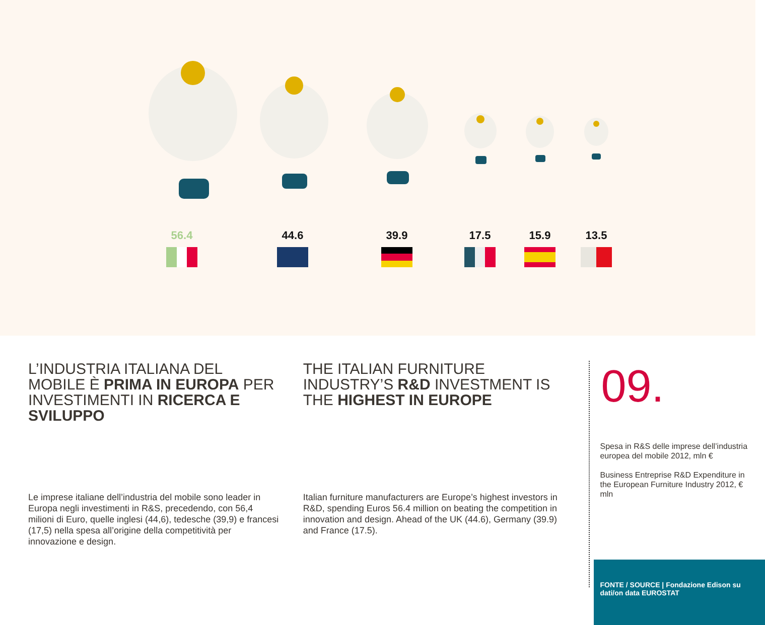56.4 44.6 39.9 17.5 15.9 13.5
L’INDUSTRIA ITALIANA DEL MOBILE È PRIMA IN EUROPA PER INVESTIMENTI IN RICERCA E SVILUPPO
Le imprese italiane dell’industria del mobile sono leader in Europa negli investimenti in R&S, precedendo, con 56,4 milioni di Euro, quelle inglesi (44,6), tedesche (39,9) e francesi (17,5) nella spesa all’origine della competitività per innovazione e design.
THE ITALIAN FURNITURE INDUSTRY’S R&D INVESTMENT IS THE HIGHEST IN EUROPE
Italian furniture manufacturers are Europe’s highest investors in R&D, spending Euros 56.4 million on beating the competition in innovation and design. Ahead of the UK (44.6), Germany (39.9) and France (17.5).
09.
Spesa in R&S delle imprese dell’industria europea del mobile 2012, mln €
Business Entreprise R&D Expenditure in the European Furniture Industry 2012, € mln
FONTE / SOURCE | Fondazione Edison su dati/on data EUROSTAT